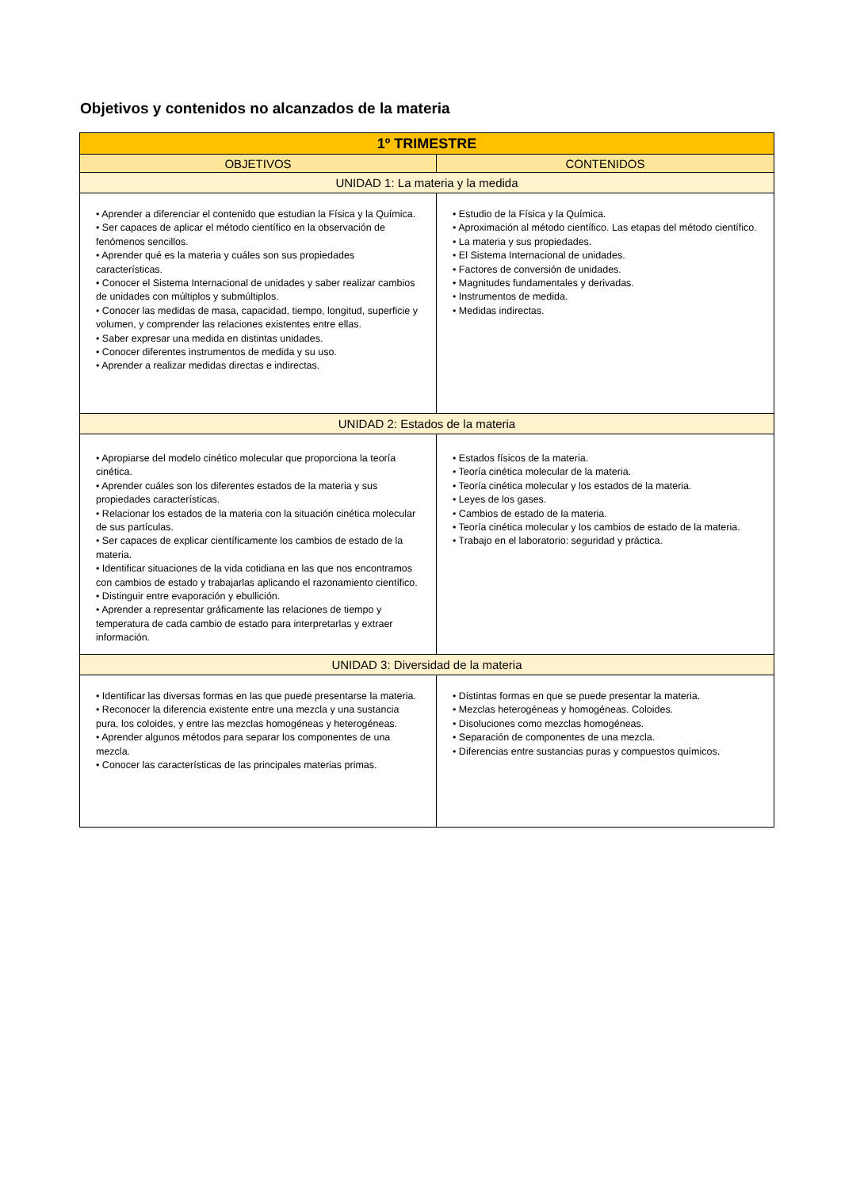Objetivos y contenidos no alcanzados de la materia
| 1º TRIMESTRE | |
| --- | --- |
| OBJETIVOS | CONTENIDOS |
| UNIDAD 1: La materia y la medida | |
| • Aprender a diferenciar el contenido que estudian la Física y la Química. • Ser capaces de aplicar el método científico en la observación de fenómenos sencillos. • Aprender qué es la materia y cuáles son sus propiedades características. • Conocer el Sistema Internacional de unidades y saber realizar cambios de unidades con múltiplos y submúltiplos. • Conocer las medidas de masa, capacidad, tiempo, longitud, superficie y volumen, y comprender las relaciones existentes entre ellas. • Saber expresar una medida en distintas unidades. • Conocer diferentes instrumentos de medida y su uso. • Aprender a realizar medidas directas e indirectas. | • Estudio de la Física y la Química. • Aproximación al método científico. Las etapas del método científico. • La materia y sus propiedades. • El Sistema Internacional de unidades. • Factores de conversión de unidades. • Magnitudes fundamentales y derivadas. • Instrumentos de medida. • Medidas indirectas. |
| UNIDAD 2: Estados de la materia | |
| • Apropiarse del modelo cinético molecular que proporciona la teoría cinética. • Aprender cuáles son los diferentes estados de la materia y sus propiedades características. • Relacionar los estados de la materia con la situación cinética molecular de sus partículas. • Ser capaces de explicar científicamente los cambios de estado de la materia. • Identificar situaciones de la vida cotidiana en las que nos encontramos con cambios de estado y trabajarlas aplicando el razonamiento científico. • Distinguir entre evaporación y ebullición. • Aprender a representar gráficamente las relaciones de tiempo y temperatura de cada cambio de estado para interpretarlas y extraer información. | • Estados físicos de la materia. • Teoría cinética molecular de la materia. • Teoría cinética molecular y los estados de la materia. • Leyes de los gases. • Cambios de estado de la materia. • Teoría cinética molecular y los cambios de estado de la materia. • Trabajo en el laboratorio: seguridad y práctica. |
| UNIDAD 3: Diversidad de la materia | |
| • Identificar las diversas formas en las que puede presentarse la materia. • Reconocer la diferencia existente entre una mezcla y una sustancia pura, los coloides, y entre las mezclas homogéneas y heterogéneas. • Aprender algunos métodos para separar los componentes de una mezcla. • Conocer las características de las principales materias primas. | • Distintas formas en que se puede presentar la materia. • Mezclas heterogéneas y homogéneas. Coloides. • Disoluciones como mezclas homogéneas. • Separación de componentes de una mezcla. • Diferencias entre sustancias puras y compuestos químicos. |